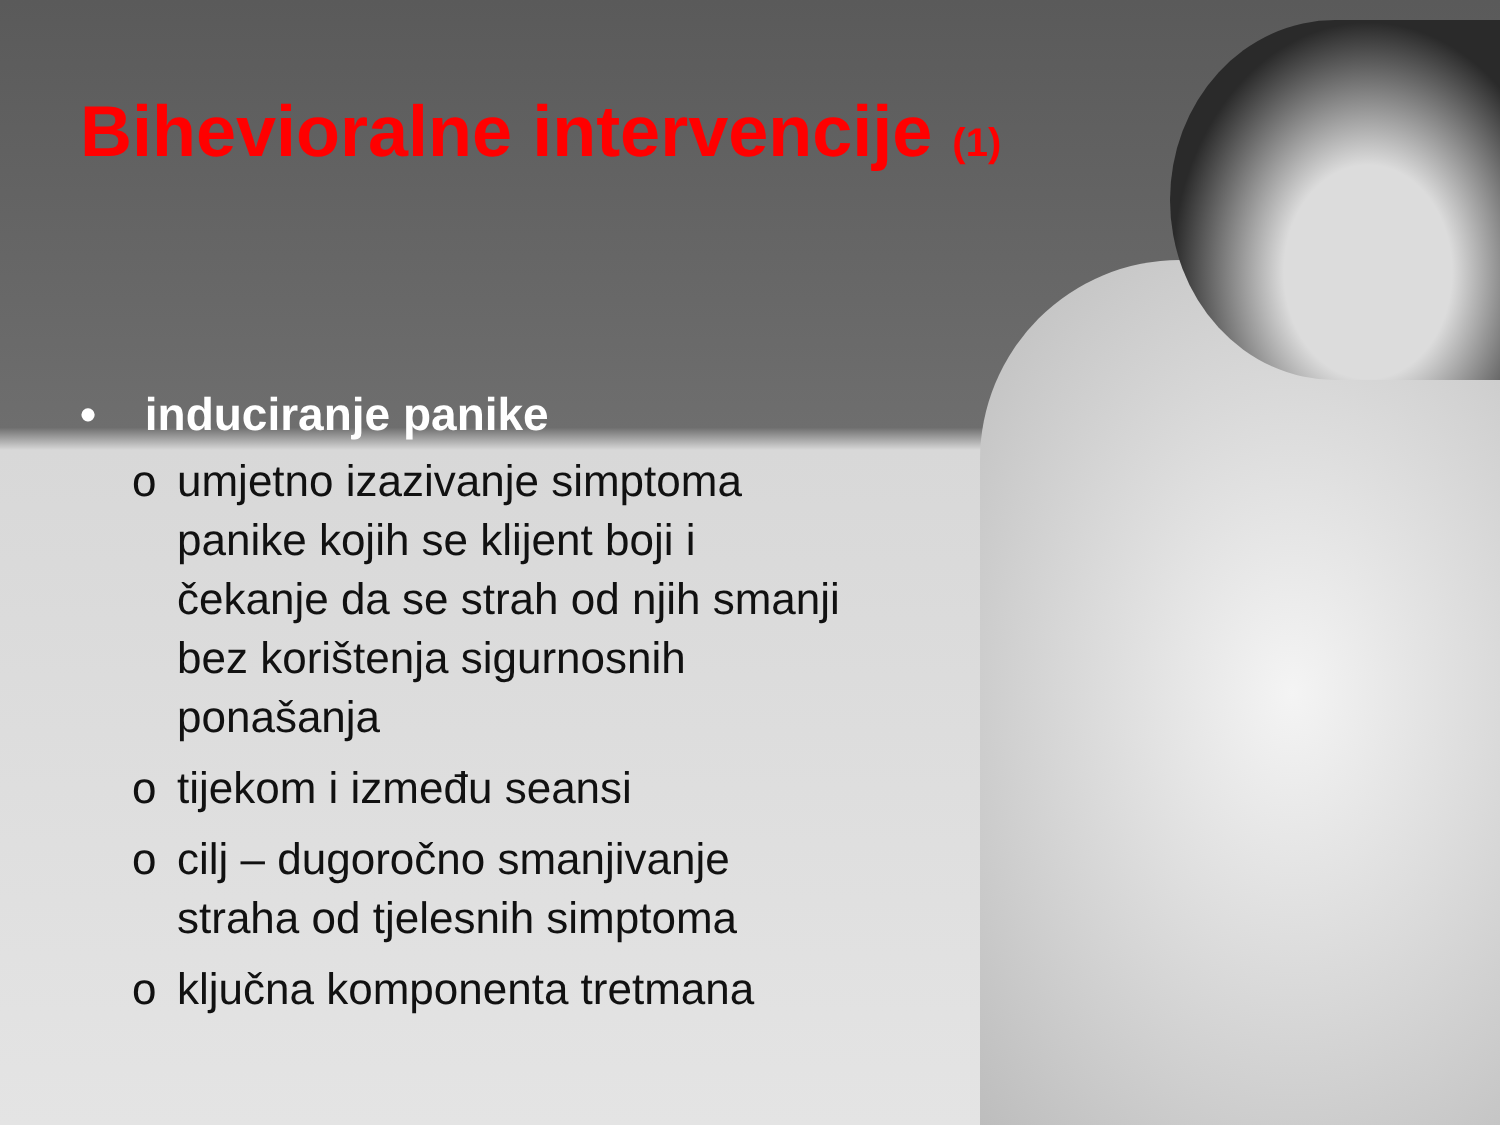Bihevioralne intervencije (1)
• induciranje panike
o umjetno izazivanje simptoma panike kojih se klijent boji i čekanje da se strah od njih smanji bez korištenja sigurnosnih ponašanja
o tijekom i između seansi
o cilj – dugoročno smanjivanje straha od tjelesnih simptoma
o ključna komponenta tretmana